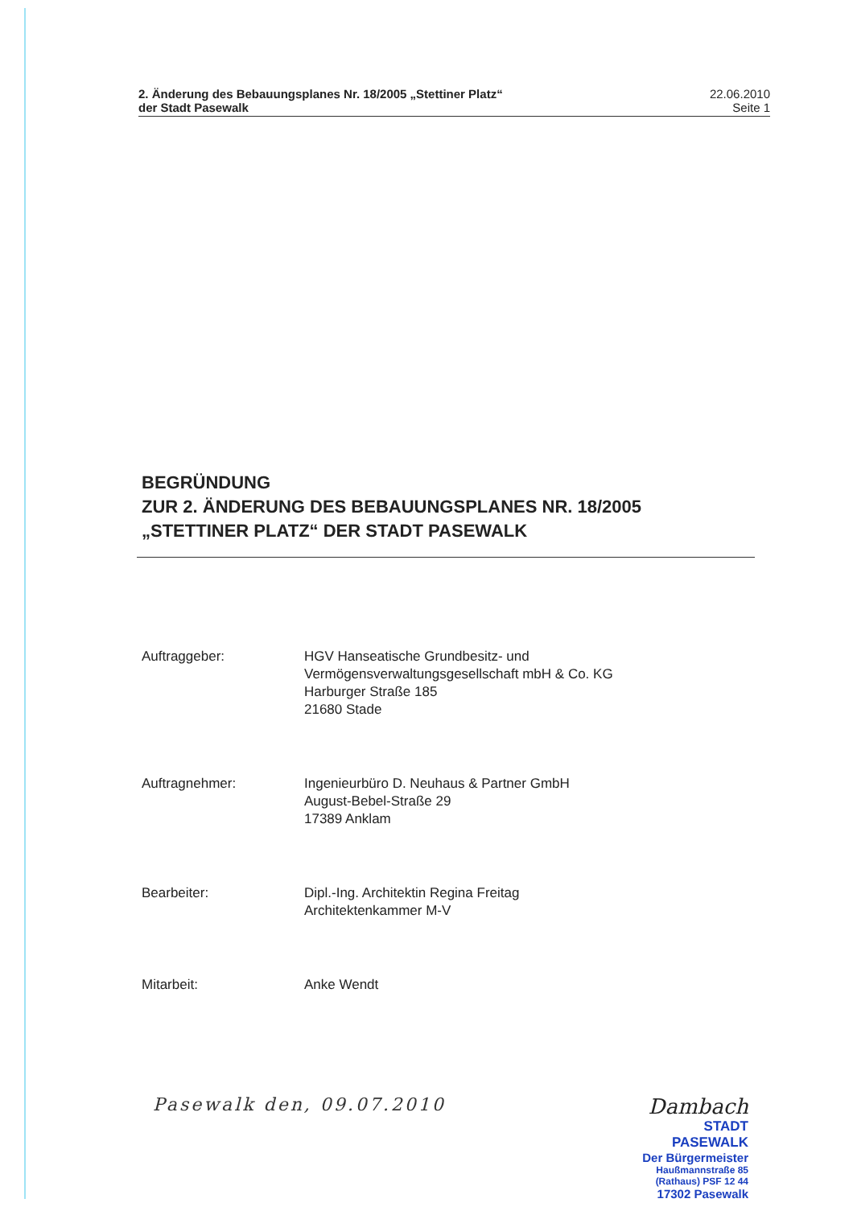2. Änderung des Bebauungsplanes Nr. 18/2005 „Stettiner Platz“
der Stadt Pasewalk
22.06.2010
Seite 1
BEGRÜNDUNG
ZUR 2. ÄNDERUNG DES BEBAUUNGSPLANES NR. 18/2005
„STETTINER PLATZ“ DER STADT PASEWALK
Auftraggeber: HGV Hanseatische Grundbesitz- und
Vermögensverwaltungsgesellschaft mbH & Co. KG
Harburger Straße 185
21680 Stade
Auftragnehmer: Ingenieurbüro D. Neuhaus & Partner GmbH
August-Bebel-Straße 29
17389 Anklam
Bearbeiter: Dipl.-Ing. Architektin Regina Freitag
Architektenkammer M-V
Mitarbeit: Anke Wendt
Pasewalk den, 09.07.2010
Dambach
STADT PASEWALK
Der Bürgermeister
Haußmannstraße 85
(Rathaus) PSF 12 44
17302 Pasewalk